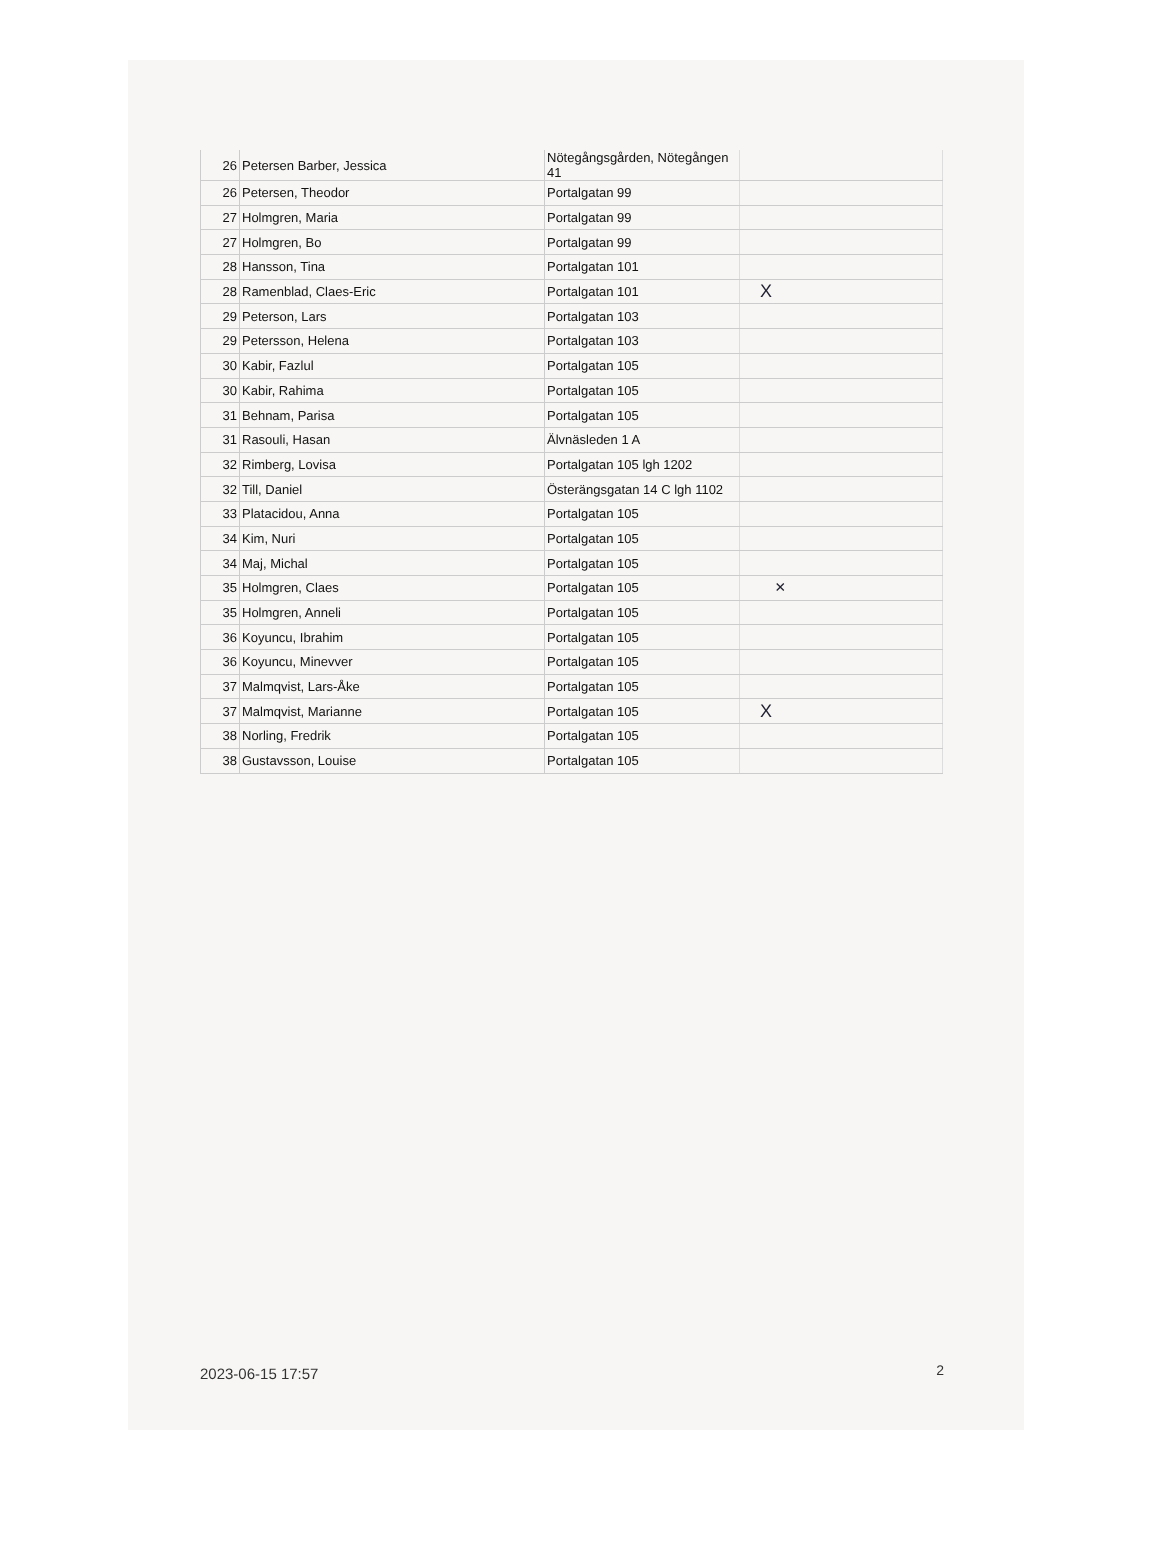| 26 | Petersen Barber, Jessica | Nötegångsgården, Nötegången 41 | |
| 26 | Petersen, Theodor | Portalgatan 99 | |
| 27 | Holmgren, Maria | Portalgatan 99 | |
| 27 | Holmgren, Bo | Portalgatan 99 | |
| 28 | Hansson, Tina | Portalgatan 101 | |
| 28 | Ramenblad, Claes-Eric | Portalgatan 101 | X |
| 29 | Peterson, Lars | Portalgatan 103 | |
| 29 | Petersson, Helena | Portalgatan 103 | |
| 30 | Kabir, Fazlul | Portalgatan 105 | |
| 30 | Kabir, Rahima | Portalgatan 105 | |
| 31 | Behnam, Parisa | Portalgatan 105 | |
| 31 | Rasouli, Hasan | Älvnäsleden 1 A | |
| 32 | Rimberg, Lovisa | Portalgatan 105 lgh 1202 | |
| 32 | Till, Daniel | Österängsgatan 14 C lgh 1102 | |
| 33 | Platacidou, Anna | Portalgatan 105 | |
| 34 | Kim, Nuri | Portalgatan 105 | |
| 34 | Maj, Michal | Portalgatan 105 | |
| 35 | Holmgren, Claes | Portalgatan 105 | × |
| 35 | Holmgren, Anneli | Portalgatan 105 | |
| 36 | Koyuncu, Ibrahim | Portalgatan 105 | |
| 36 | Koyuncu, Minevver | Portalgatan 105 | |
| 37 | Malmqvist, Lars-Åke | Portalgatan 105 | |
| 37 | Malmqvist, Marianne | Portalgatan 105 | X |
| 38 | Norling, Fredrik | Portalgatan 105 | |
| 38 | Gustavsson, Louise | Portalgatan 105 | |
2023-06-15 17:57 2